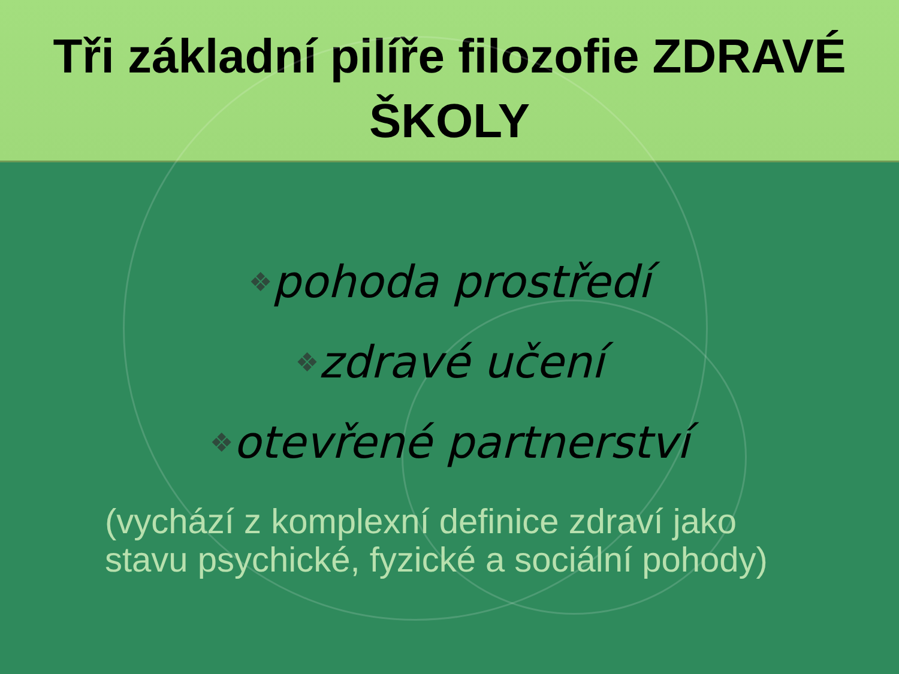Tři základní pilíře filozofie ZDRAVÉ
ŠKOLY
❖pohoda prostředí
❖zdravé učení
❖otevřené partnerství
(vychází z komplexní definice zdraví jako
stavu psychické, fyzické a sociální pohody)